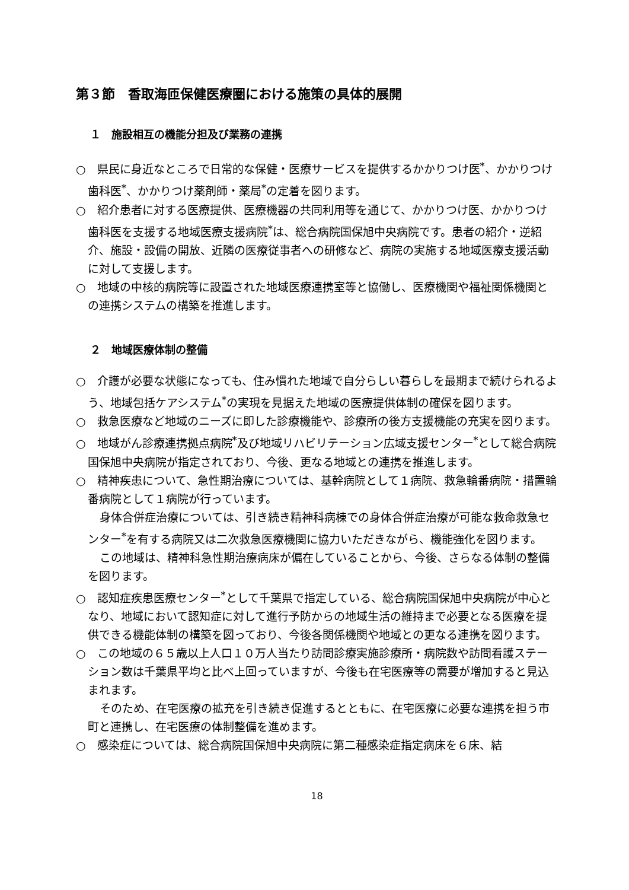第３節　香取海匝保健医療圏における施策の具体的展開
１　施設相互の機能分担及び業務の連携
○　県民に身近なところで日常的な保健・医療サービスを提供するかかりつけ医<sup>*</sup>、かかりつけ歯科医<sup>*</sup>、かかりつけ薬剤師・薬局<sup>*</sup>の定着を図ります。
○　紹介患者に対する医療提供、医療機器の共同利用等を通じて、かかりつけ医、かかりつけ歯科医を支援する地域医療支援病院<sup>*</sup>は、総合病院国保旭中央病院です。患者の紹介・逆紹介、施設・設備の開放、近隣の医療従事者への研修など、病院の実施する地域医療支援活動に対して支援します。
○　地域の中核的病院等に設置された地域医療連携室等と協働し、医療機関や福祉関係機関との連携システムの構築を推進します。
２　地域医療体制の整備
○　介護が必要な状態になっても、住み慣れた地域で自分らしい暮らしを最期まで続けられるよう、地域包括ケアシステム<sup>*</sup>の実現を見据えた地域の医療提供体制の確保を図ります。
○　救急医療など地域のニーズに即した診療機能や、診療所の後方支援機能の充実を図ります。
○　地域がん診療連携拠点病院<sup>*</sup>及び地域リハビリテーション広域支援センター<sup>*</sup>として総合病院国保旭中央病院が指定されており、今後、更なる地域との連携を推進します。
○　精神疾患について、急性期治療については、基幹病院として１病院、救急輪番病院・措置輪番病院として１病院が行っています。
身体合併症治療については、引き続き精神科病棟での身体合併症治療が可能な救命救急センター<sup>*</sup>を有する病院又は二次救急医療機関に協力いただきながら、機能強化を図ります。
この地域は、精神科急性期治療病床が偏在していることから、今後、さらなる体制の整備を図ります。
○　認知症疾患医療センター<sup>*</sup>として千葉県で指定している、総合病院国保旭中央病院が中心となり、地域において認知症に対して進行予防からの地域生活の維持まで必要となる医療を提供できる機能体制の構築を図っており、今後各関係機関や地域との更なる連携を図ります。
○　この地域の６５歳以上人口１０万人当たり訪問診療実施診療所・病院数や訪問看護ステーション数は千葉県平均と比べ上回っていますが、今後も在宅医療等の需要が増加すると見込まれます。
そのため、在宅医療の拡充を引き続き促進するとともに、在宅医療に必要な連携を担う市町と連携し、在宅医療の体制整備を進めます。
○　感染症については、総合病院国保旭中央病院に第二種感染症指定病床を６床、結
18